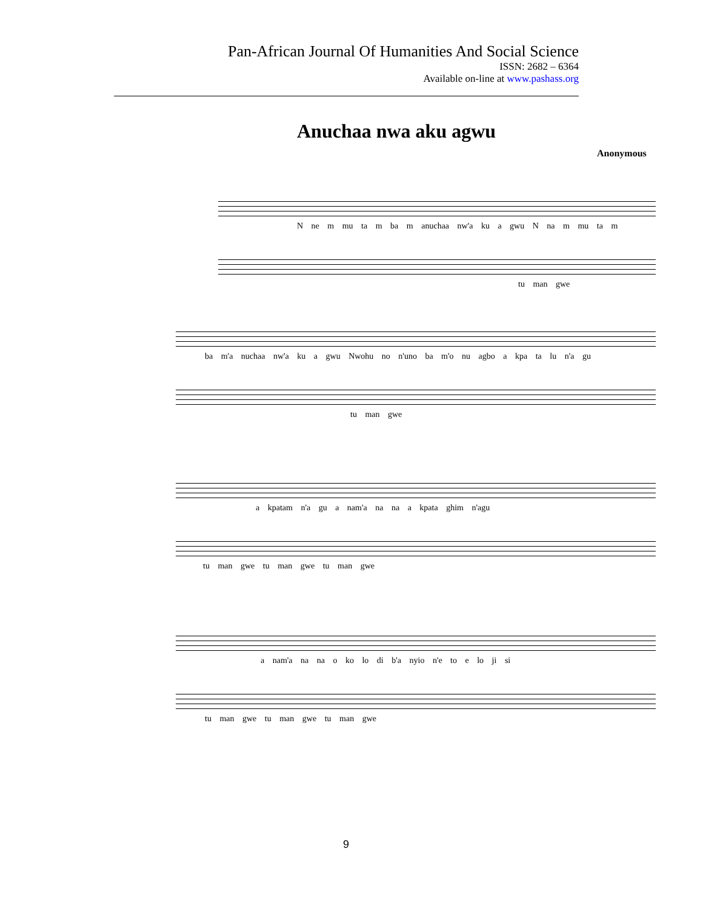Pan-African Journal Of Humanities And Social Science
ISSN: 2682 – 6364
Available on-line at www.pashass.org
Anuchaa nwa aku agwu
Anonymous
N ne m mu ta m ba m anuchaa nw'a ku a gwu N na m mu ta m
tu man gwe
ba m'a nuchaa nw'a ku a gwu Nwohu no n'uno ba m'o nu agbo a kpa ta lu n'a gu
tu man gwe
a kpatam n'a gu a nam'a na na a kpata ghim n'agu
tu man gwe tu man gwe tu man gwe
a nam'a na na o ko lo di b'a nyio n'e to e lo ji si
tu man gwe tu man gwe tu man gwe
9